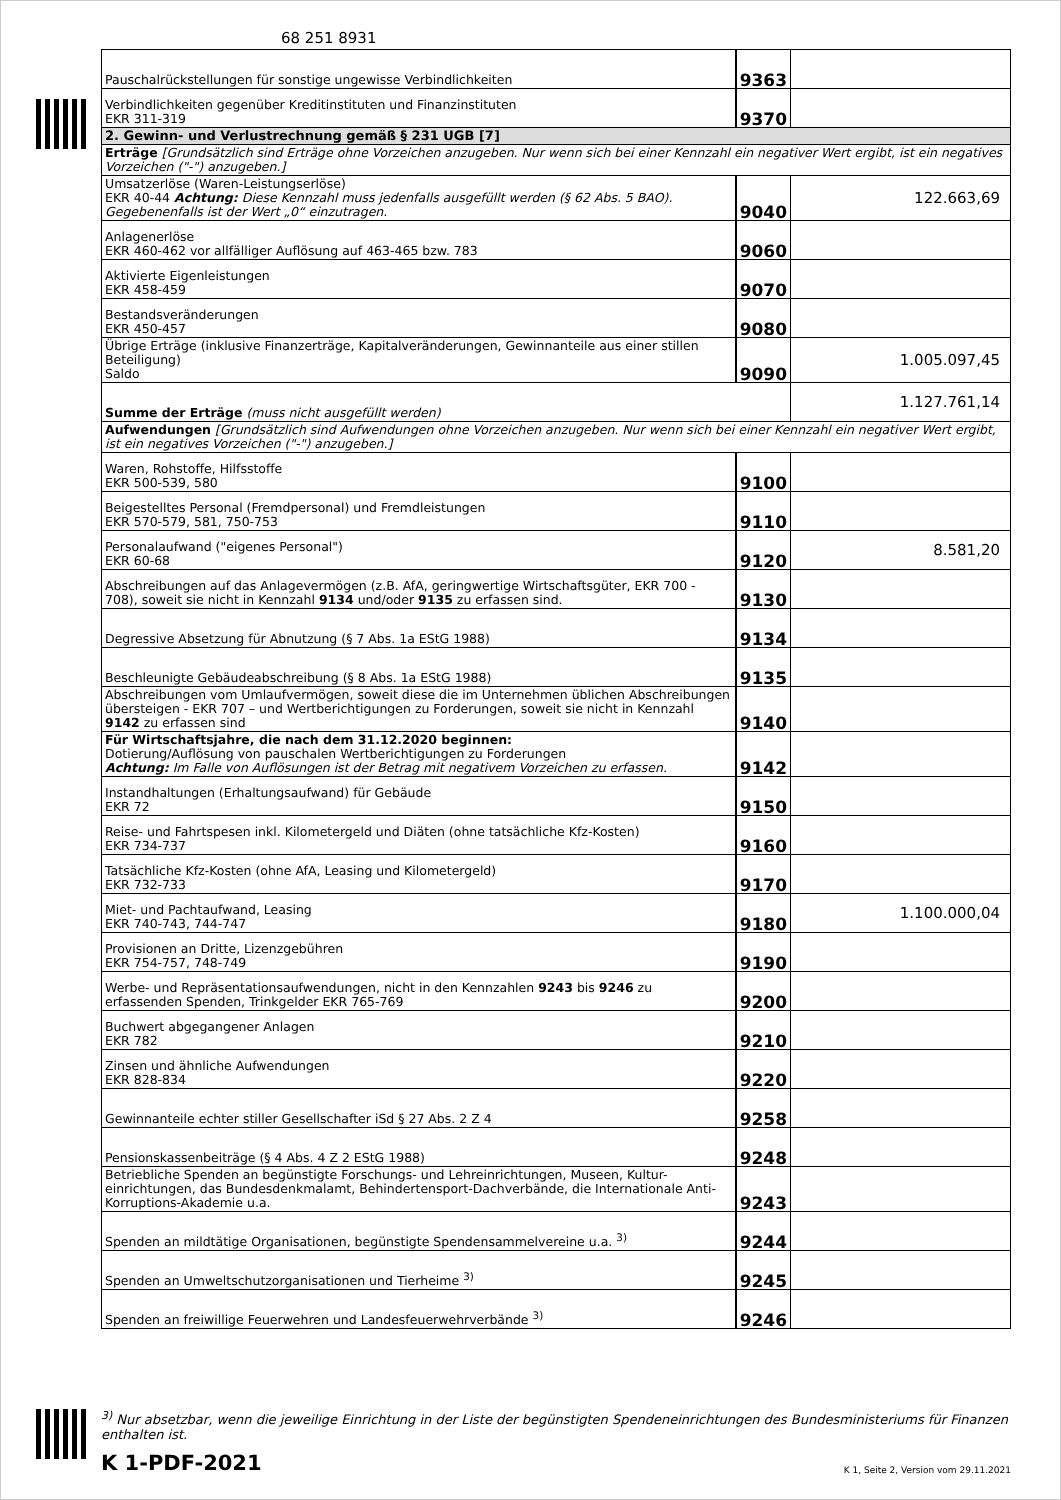68 251 8931
| Pauschalrückstellungen für sonstige ungewisse Verbindlichkeiten | 9363 | |
| Verbindlichkeiten gegenüber Kreditinstituten und Finanzinstituten EKR 311-319 | 9370 | |
| 2. Gewinn- und Verlustrechnung gemäß § 231 UGB [7] | | |
| Erträge [Grundsätzlich sind Erträge ohne Vorzeichen anzugeben. Nur wenn sich bei einer Kennzahl ein negativer Wert ergibt, ist ein negatives Vorzeichen ("-") anzugeben.] | | |
| Umsatzerlöse (Waren-Leistungserlöse) EKR 40-44 Achtung: Diese Kennzahl muss jedenfalls ausgefüllt werden (§ 62 Abs. 5 BAO). Gegebenenfalls ist der Wert „0“ einzutragen. | 9040 | 122.663,69 |
| Anlagenerlöse EKR 460-462 vor allfälliger Auflösung auf 463-465 bzw. 783 | 9060 | |
| Aktivierte Eigenleistungen EKR 458-459 | 9070 | |
| Bestandsveränderungen EKR 450-457 | 9080 | |
| Übrige Erträge (inklusive Finanzerträge, Kapitalveränderungen, Gewinnanteile aus einer stillen Beteiligung) Saldo | 9090 | 1.005.097,45 |
| Summe der Erträge (muss nicht ausgefüllt werden) | | 1.127.761,14 |
| Aufwendungen [Grundsätzlich sind Aufwendungen ohne Vorzeichen anzugeben. Nur wenn sich bei einer Kennzahl ein negativer Wert ergibt, ist ein negatives Vorzeichen ("-") anzugeben.] | | |
| Waren, Rohstoffe, Hilfsstoffe EKR 500-539, 580 | 9100 | |
| Beigestelltes Personal (Fremdpersonal) und Fremdleistungen EKR 570-579, 581, 750-753 | 9110 | |
| Personalaufwand ("eigenes Personal") EKR 60-68 | 9120 | 8.581,20 |
| Abschreibungen auf das Anlagevermögen (z.B. AfA, geringwertige Wirtschaftsgüter, EKR 700 - 708), soweit sie nicht in Kennzahl 9134 und/oder 9135 zu erfassen sind. | 9130 | |
| Degressive Absetzung für Abnutzung (§ 7 Abs. 1a EStG 1988) | 9134 | |
| Beschleunigte Gebäudeabschreibung (§ 8 Abs. 1a EStG 1988) | 9135 | |
| Abschreibungen vom Umlaufvermögen, soweit diese die im Unternehmen üblichen Abschreibungen übersteigen - EKR 707 – und Wertberichtigungen zu Forderungen, soweit sie nicht in Kennzahl 9142 zu erfassen sind | 9140 | |
| Für Wirtschaftsjahre, die nach dem 31.12.2020 beginnen: Dotierung/Auflösung von pauschalen Wertberichtigungen zu Forderungen Achtung: Im Falle von Auflösungen ist der Betrag mit negativem Vorzeichen zu erfassen. | 9142 | |
| Instandhaltungen (Erhaltungsaufwand) für Gebäude EKR 72 | 9150 | |
| Reise- und Fahrtspesen inkl. Kilometergeld und Diäten (ohne tatsächliche Kfz-Kosten) EKR 734-737 | 9160 | |
| Tatsächliche Kfz-Kosten (ohne AfA, Leasing und Kilometergeld) EKR 732-733 | 9170 | |
| Miet- und Pachtaufwand, Leasing EKR 740-743, 744-747 | 9180 | 1.100.000,04 |
| Provisionen an Dritte, Lizenzgebühren EKR 754-757, 748-749 | 9190 | |
| Werbe- und Repräsentationsaufwendungen, nicht in den Kennzahlen 9243 bis 9246 zu erfassenden Spenden, Trinkgelder EKR 765-769 | 9200 | |
| Buchwert abgegangener Anlagen EKR 782 | 9210 | |
| Zinsen und ähnliche Aufwendungen EKR 828-834 | 9220 | |
| Gewinnanteile echter stiller Gesellschafter iSd § 27 Abs. 2 Z 4 | 9258 | |
| Pensionskassenbeiträge (§ 4 Abs. 4 Z 2 EStG 1988) | 9248 | |
| Betriebliche Spenden an begünstigte Forschungs- und Lehreinrichtungen, Museen, Kultur-einrichtungen, das Bundesdenkmalamt, Behindertensport-Dachverbände, die Internationale Anti-Korruptions-Akademie u.a. | 9243 | |
| Spenden an mildtätige Organisationen, begünstigte Spendensammelvereine u.a. <sup>3)</sup> | 9244 | |
| Spenden an Umweltschutzorganisationen und Tierheime <sup>3)</sup> | 9245 | |
| Spenden an freiwillige Feuerwehren und Landesfeuerwehrverbände <sup>3)</sup> | 9246 | |
<sup>3)</sup> Nur absetzbar, wenn die jeweilige Einrichtung in der Liste der begünstigten Spendeneinrichtungen des Bundesministeriums für Finanzen enthalten ist.
K 1-PDF-2021 K 1, Seite 2, Version vom 29.11.2021